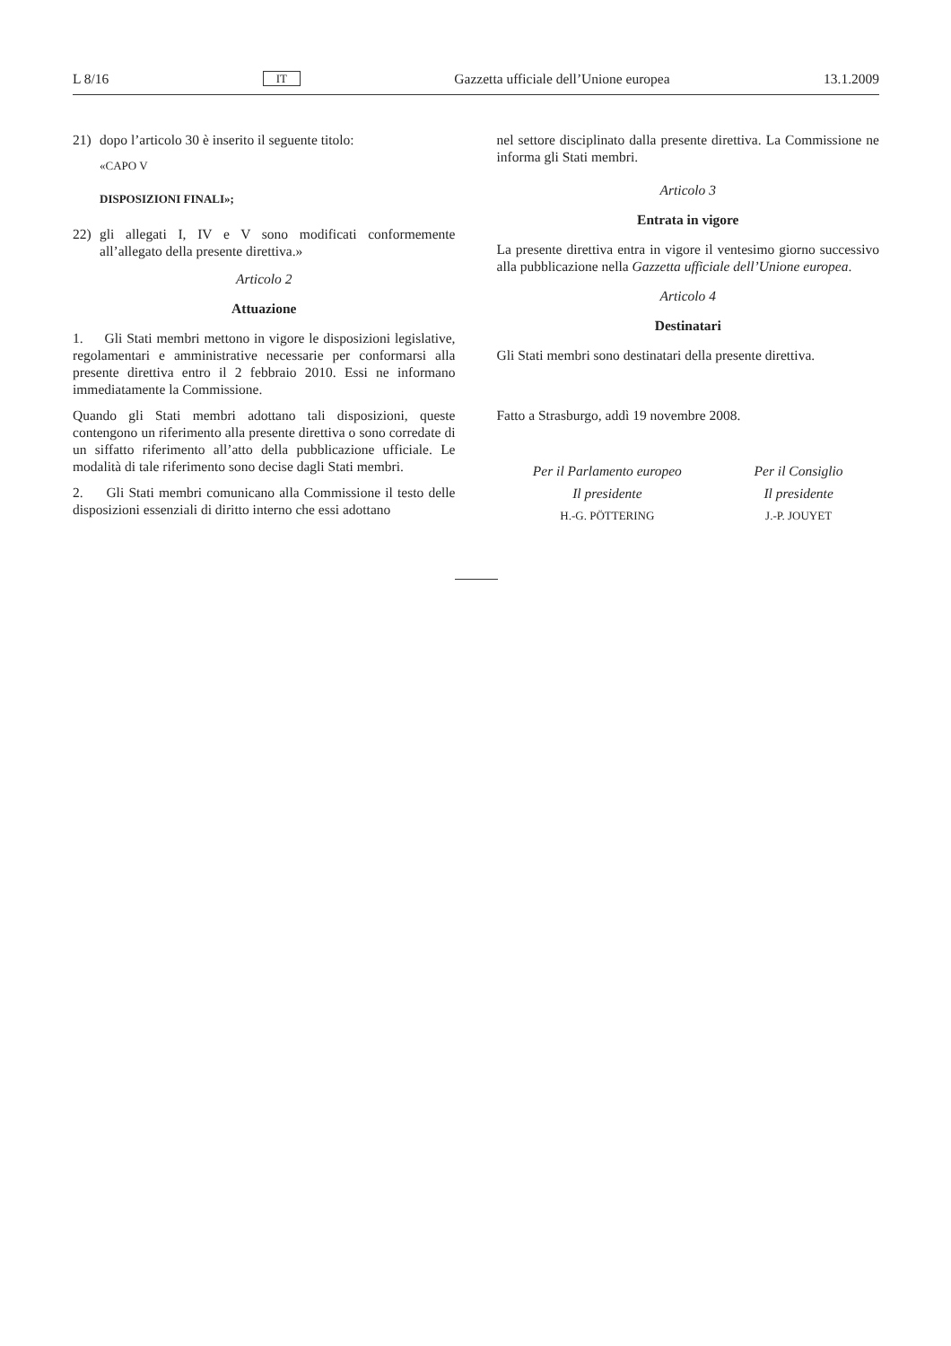L 8/16 IT Gazzetta ufficiale dell’Unione europea 13.1.2009
21) dopo l’articolo 30 è inserito il seguente titolo:
«CAPO V
DISPOSIZIONI FINALI»;
22) gli allegati I, IV e V sono modificati conformemente all’allegato della presente direttiva.»
Articolo 2
Attuazione
1. Gli Stati membri mettono in vigore le disposizioni legislative, regolamentari e amministrative necessarie per conformarsi alla presente direttiva entro il 2 febbraio 2010. Essi ne informano immediatamente la Commissione.
Quando gli Stati membri adottano tali disposizioni, queste contengono un riferimento alla presente direttiva o sono corredate di un siffatto riferimento all’atto della pubblicazione ufficiale. Le modalità di tale riferimento sono decise dagli Stati membri.
2. Gli Stati membri comunicano alla Commissione il testo delle disposizioni essenziali di diritto interno che essi adottano
nel settore disciplinato dalla presente direttiva. La Commissione ne informa gli Stati membri.
Articolo 3
Entrata in vigore
La presente direttiva entra in vigore il ventesimo giorno successivo alla pubblicazione nella Gazzetta ufficiale dell’Unione europea.
Articolo 4
Destinatari
Gli Stati membri sono destinatari della presente direttiva.
Fatto a Strasburgo, addì 19 novembre 2008.
Per il Parlamento europeo
Il presidente
H.-G. PÖTTERING
Per il Consiglio
Il presidente
J.-P. JOUYET